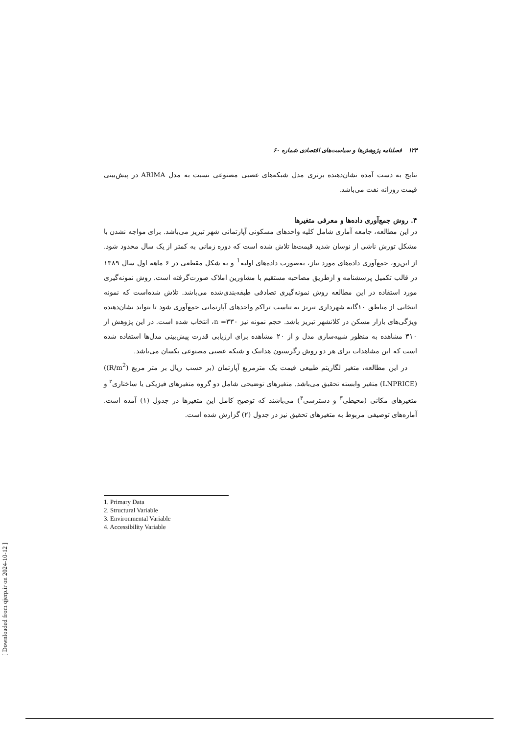۱۲۴ فصلنامه پژوهش‌ها و سیاست‌های اقتصادی شماره ۶۰
نتایج به دست آمده نشان‌دهنده برتری مدل شبکه‌های عصبی مصنوعی نسبت به مدل ARIMA در پیش‌بینی قیمت روزانه نفت می‌باشد.
۴. روش جمع‌آوری داده‌ها و معرفی متغیرها
در این مطالعه، جامعه آماری شامل کلیه واحدهای مسکونی آپارتمانی شهر تبریز می‌باشد. برای مواجه نشدن با مشکل تورش ناشی از نوسان شدید قیمت‌ها تلاش شده است که دوره زمانی به کمتر از یک سال محدود شود. از این‌رو، جمع‌آوری داده‌های مورد نیاز، به‌صورت داده‌های اولیه<sup>1</sup> و به شکل مقطعی در ۶ ماهه اول سال ۱۳۸۹ در قالب تکمیل پرسشنامه و ازطریق مصاحبه مستقیم با مشاورین املاک صورت‌گرفته است. روش نمونه‌گیری مورد استفاده در این مطالعه روش نمونه‌گیری تصادفی طبقه‌بندی‌شده می‌باشد. تلاش شده‌است که نمونه انتخابی از مناطق ۱۰گانه شهرداری تبریز به تناسب تراکم واحدهای آپارتمانی جمع‌آوری شود تا بتواند نشان‌دهنده ویژگی‌های بازار مسکن در کلانشهر تبریز باشد. حجم نمونه نیز n =۳۳۰، انتخاب شده است. در این پژوهش از ۳۱۰ مشاهده به منظور شبیه‌سازی مدل و از ۲۰ مشاهده برای ارزیابی قدرت پیش‌بینی مدل‌ها استفاده شده است که این مشاهدات برای هر دو روش رگرسیون هدانیک و شبکه عصبی مصنوعی یکسان می‌باشد.
در این مطالعه، متغیر لگاریتم طبیعی قیمت یک مترمربع آپارتمان (بر حسب ریال بر متر مربع (R/m<sup>2</sup>)) (LNPRICE) متغیر وابسته تحقیق می‌باشد. متغیرهای توضیحی شامل دو گروه متغیرهای فیزیکی یا ساختاری<sup>۲</sup> و متغیرهای مکانی (محیطی<sup>۳</sup> و دسترسی<sup>۴</sup>) می‌باشند که توضیح کامل این متغیرها در جدول (۱) آمده است. آماره‌های توصیفی مربوط به متغیرهای تحقیق نیز در جدول (۲) گزارش شده است.
1. Primary Data
2. Structural Variable
3. Environmental Variable
4. Accessibility Variable
[ Downloaded from qjerp.ir on 2024-10-12 ]